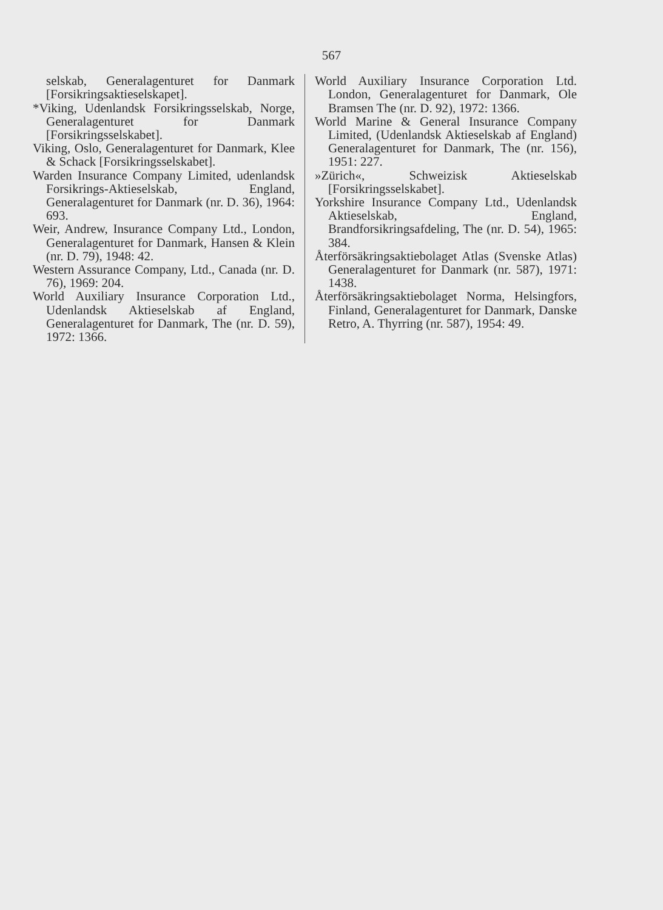567
selskab, Generalagenturet for Danmark [Forsikringsaktieselskapet].
*Viking, Udenlandsk Forsikringsselskab, Norge, Generalagenturet for Danmark [Forsikringsselskabet].
Viking, Oslo, Generalagenturet for Danmark, Klee & Schack [Forsikringsselskabet].
Warden Insurance Company Limited, udenlandsk Forsikrings-Aktieselskab, England, Generalagenturet for Danmark (nr. D. 36), 1964: 693.
Weir, Andrew, Insurance Company Ltd., London, Generalagenturet for Danmark, Hansen & Klein (nr. D. 79), 1948: 42.
Western Assurance Company, Ltd., Canada (nr. D. 76), 1969: 204.
World Auxiliary Insurance Corporation Ltd., Udenlandsk Aktieselskab af England, Generalagenturet for Danmark, The (nr. D. 59), 1972: 1366.
World Auxiliary Insurance Corporation Ltd. London, Generalagenturet for Danmark, Ole Bramsen The (nr. D. 92), 1972: 1366.
World Marine & General Insurance Company Limited, (Udenlandsk Aktieselskab af England) Generalagenturet for Danmark, The (nr. 156), 1951: 227.
»Zürich«, Schweizisk Aktieselskab [Forsikringsselskabet].
Yorkshire Insurance Company Ltd., Udenlandsk Aktieselskab, England, Brandforsikringsafdeling, The (nr. D. 54), 1965: 384.
Återförsäkringsaktiebolaget Atlas (Svenske Atlas) Generalagenturet for Danmark (nr. 587), 1971: 1438.
Återförsäkringsaktiebolaget Norma, Helsingfors, Finland, Generalagenturet for Danmark, Danske Retro, A. Thyrring (nr. 587), 1954: 49.